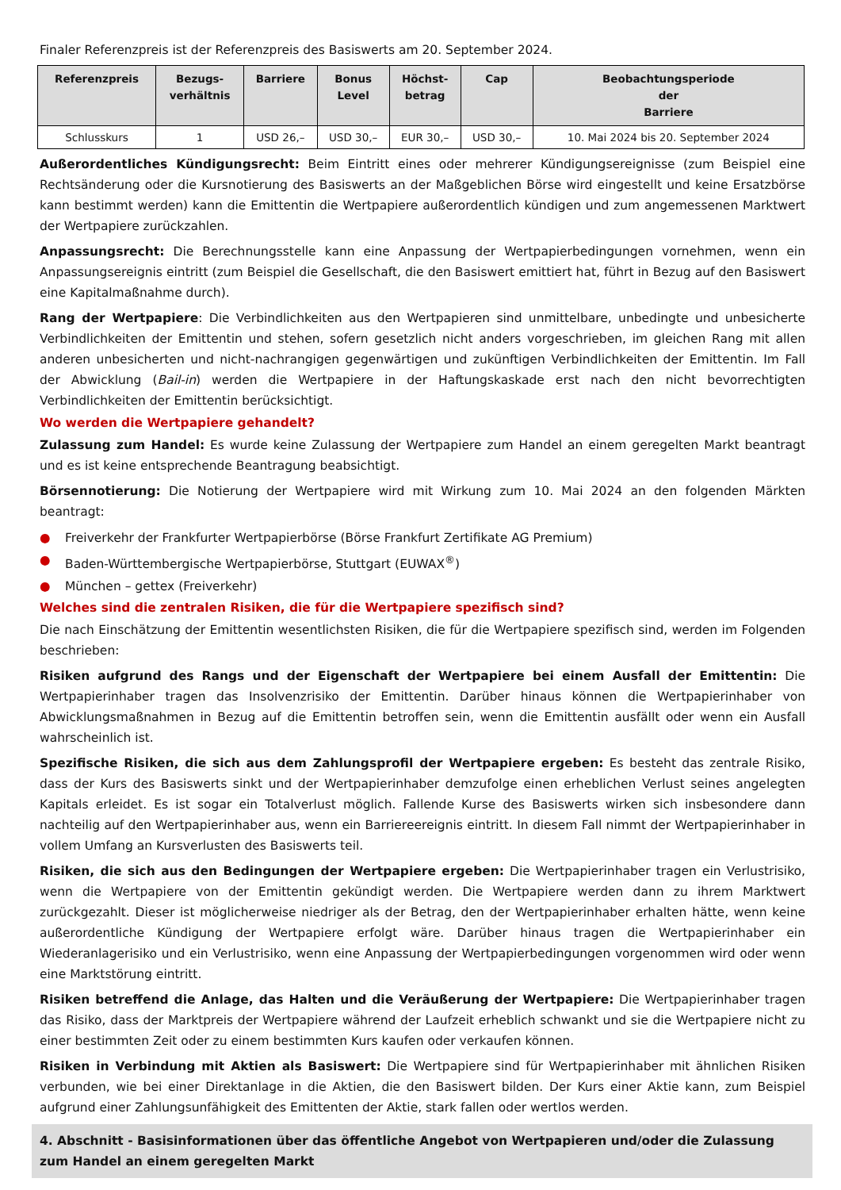Finaler Referenzpreis ist der Referenzpreis des Basiswerts am 20. September 2024.
| Referenzpreis | Bezugs- verhältnis | Barriere | Bonus Level | Höchst- betrag | Cap | Beobachtungsperiode der Barriere |
| --- | --- | --- | --- | --- | --- | --- |
| Schlusskurs | 1 | USD 26,– | USD 30,– | EUR 30,– | USD 30,– | 10. Mai 2024 bis 20. September 2024 |
Außerordentliches Kündigungsrecht: Beim Eintritt eines oder mehrerer Kündigungsereignisse (zum Beispiel eine Rechtsänderung oder die Kursnotierung des Basiswerts an der Maßgeblichen Börse wird eingestellt und keine Ersatzbörse kann bestimmt werden) kann die Emittentin die Wertpapiere außerordentlich kündigen und zum angemessenen Marktwert der Wertpapiere zurückzahlen.
Anpassungsrecht: Die Berechnungsstelle kann eine Anpassung der Wertpapierbedingungen vornehmen, wenn ein Anpassungsereignis eintritt (zum Beispiel die Gesellschaft, die den Basiswert emittiert hat, führt in Bezug auf den Basiswert eine Kapitalmaßnahme durch).
Rang der Wertpapiere: Die Verbindlichkeiten aus den Wertpapieren sind unmittelbare, unbedingte und unbesicherte Verbindlichkeiten der Emittentin und stehen, sofern gesetzlich nicht anders vorgeschrieben, im gleichen Rang mit allen anderen unbesicherten und nicht-nachrangigen gegenwärtigen und zukünftigen Verbindlichkeiten der Emittentin. Im Fall der Abwicklung (Bail-in) werden die Wertpapiere in der Haftungskaskade erst nach den nicht bevorrechtigten Verbindlichkeiten der Emittentin berücksichtigt.
Wo werden die Wertpapiere gehandelt?
Zulassung zum Handel: Es wurde keine Zulassung der Wertpapiere zum Handel an einem geregelten Markt beantragt und es ist keine entsprechende Beantragung beabsichtigt.
Börsennotierung: Die Notierung der Wertpapiere wird mit Wirkung zum 10. Mai 2024 an den folgenden Märkten beantragt:
● Freiverkehr der Frankfurter Wertpapierbörse (Börse Frankfurt Zertifikate AG Premium)
● Baden-Württembergische Wertpapierbörse, Stuttgart (EUWAX<sup>®</sup>)
● München – gettex (Freiverkehr)
Welches sind die zentralen Risiken, die für die Wertpapiere spezifisch sind?
Die nach Einschätzung der Emittentin wesentlichsten Risiken, die für die Wertpapiere spezifisch sind, werden im Folgenden beschrieben:
Risiken aufgrund des Rangs und der Eigenschaft der Wertpapiere bei einem Ausfall der Emittentin: Die Wertpapierinhaber tragen das Insolvenzrisiko der Emittentin. Darüber hinaus können die Wertpapierinhaber von Abwicklungsmaßnahmen in Bezug auf die Emittentin betroffen sein, wenn die Emittentin ausfällt oder wenn ein Ausfall wahrscheinlich ist.
Spezifische Risiken, die sich aus dem Zahlungsprofil der Wertpapiere ergeben: Es besteht das zentrale Risiko, dass der Kurs des Basiswerts sinkt und der Wertpapierinhaber demzufolge einen erheblichen Verlust seines angelegten Kapitals erleidet. Es ist sogar ein Totalverlust möglich. Fallende Kurse des Basiswerts wirken sich insbesondere dann nachteilig auf den Wertpapierinhaber aus, wenn ein Barriereereignis eintritt. In diesem Fall nimmt der Wertpapierinhaber in vollem Umfang an Kursverlusten des Basiswerts teil.
Risiken, die sich aus den Bedingungen der Wertpapiere ergeben: Die Wertpapierinhaber tragen ein Verlustrisiko, wenn die Wertpapiere von der Emittentin gekündigt werden. Die Wertpapiere werden dann zu ihrem Marktwert zurückgezahlt. Dieser ist möglicherweise niedriger als der Betrag, den der Wertpapierinhaber erhalten hätte, wenn keine außerordentliche Kündigung der Wertpapiere erfolgt wäre. Darüber hinaus tragen die Wertpapierinhaber ein Wiederanlagerisiko und ein Verlustrisiko, wenn eine Anpassung der Wertpapierbedingungen vorgenommen wird oder wenn eine Marktstörung eintritt.
Risiken betreffend die Anlage, das Halten und die Veräußerung der Wertpapiere: Die Wertpapierinhaber tragen das Risiko, dass der Marktpreis der Wertpapiere während der Laufzeit erheblich schwankt und sie die Wertpapiere nicht zu einer bestimmten Zeit oder zu einem bestimmten Kurs kaufen oder verkaufen können.
Risiken in Verbindung mit Aktien als Basiswert: Die Wertpapiere sind für Wertpapierinhaber mit ähnlichen Risiken verbunden, wie bei einer Direktanlage in die Aktien, die den Basiswert bilden. Der Kurs einer Aktie kann, zum Beispiel aufgrund einer Zahlungsunfähigkeit des Emittenten der Aktie, stark fallen oder wertlos werden.
4. Abschnitt - Basisinformationen über das öffentliche Angebot von Wertpapieren und/oder die Zulassung zum Handel an einem geregelten Markt